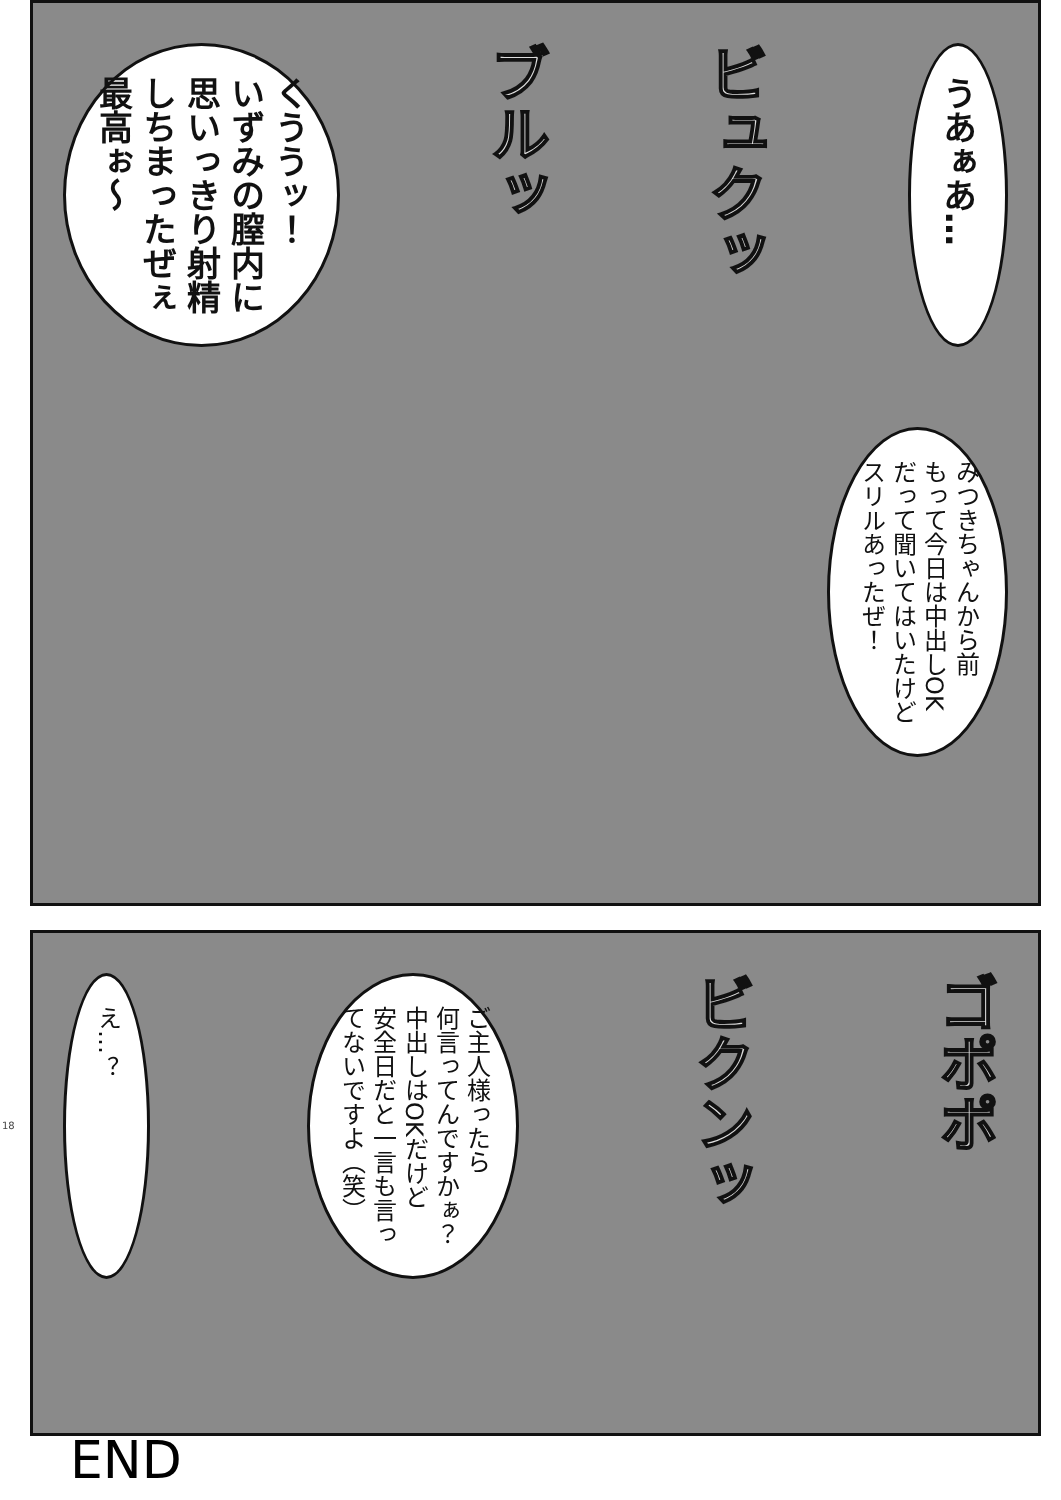うあぁあ…
ビュクッ
ブルッ
くううッ！
いずみの膣内に
思いっきり射精
しちまったぜぇ
最高ぉ～
みつきちゃんから前
もって今日は中出しOK
だって聞いてはいたけど
スリルあったぜ！
18
ゴポポ
ビクンッ
ご主人様ったら
何言ってんですかぁ？
中出しはOKだけど
安全日だと一言も言っ
てないですよ（笑）
え…？
END